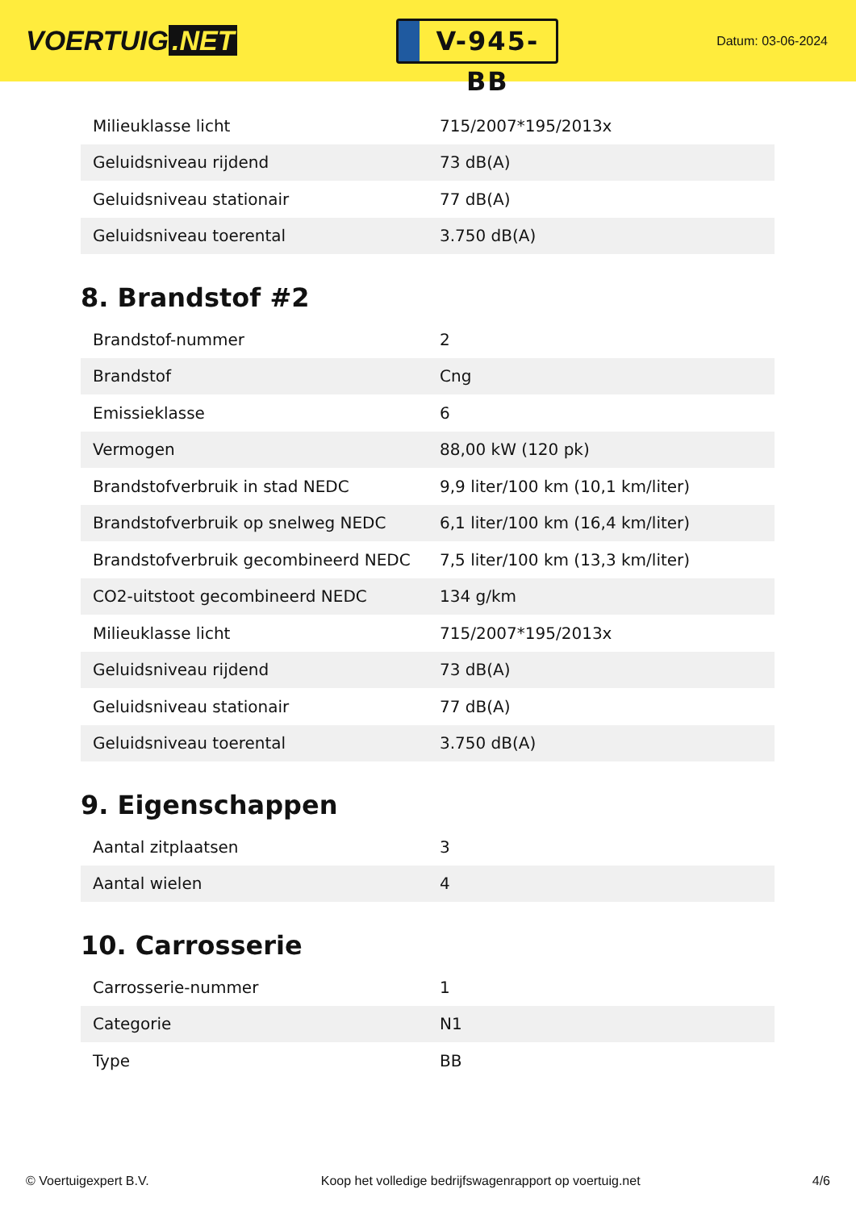VOERTUIG.NET
V-945-BB
Datum: 03-06-2024
| Milieuklasse licht | 715/2007*195/2013x |
| Geluidsniveau rijdend | 73 dB(A) |
| Geluidsniveau stationair | 77 dB(A) |
| Geluidsniveau toerental | 3.750 dB(A) |
8. Brandstof #2
| Brandstof-nummer | 2 |
| Brandstof | Cng |
| Emissieklasse | 6 |
| Vermogen | 88,00 kW (120 pk) |
| Brandstofverbruik in stad NEDC | 9,9 liter/100 km (10,1 km/liter) |
| Brandstofverbruik op snelweg NEDC | 6,1 liter/100 km (16,4 km/liter) |
| Brandstofverbruik gecombineerd NEDC | 7,5 liter/100 km (13,3 km/liter) |
| CO2-uitstoot gecombineerd NEDC | 134 g/km |
| Milieuklasse licht | 715/2007*195/2013x |
| Geluidsniveau rijdend | 73 dB(A) |
| Geluidsniveau stationair | 77 dB(A) |
| Geluidsniveau toerental | 3.750 dB(A) |
9. Eigenschappen
| Aantal zitplaatsen | 3 |
| Aantal wielen | 4 |
10. Carrosserie
| Carrosserie-nummer | 1 |
| Categorie | N1 |
| Type | BB |
© Voertuigexpert B.V. Koop het volledige bedrijfswagenrapport op voertuig.net 4/6